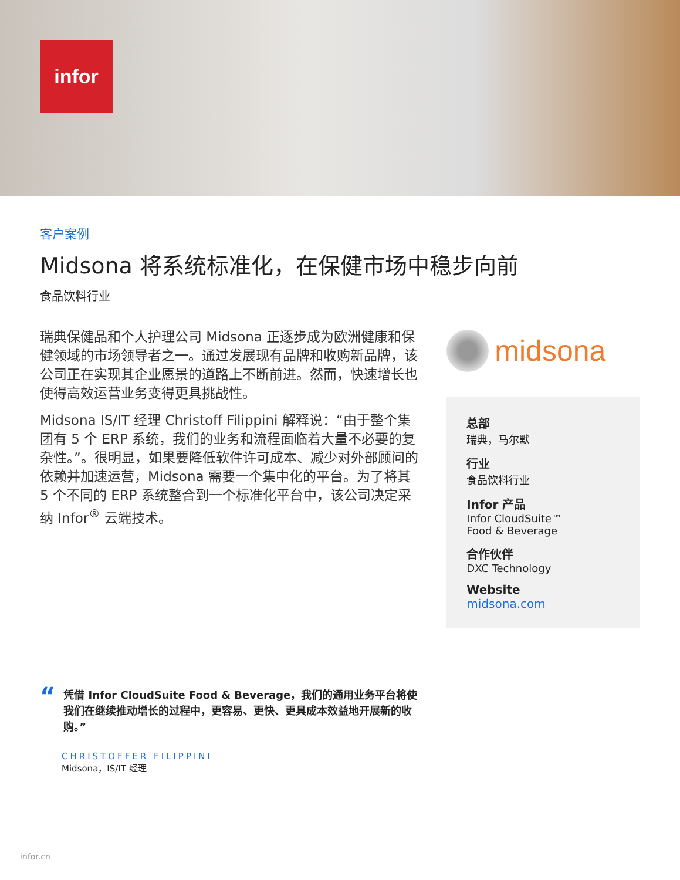infor
客户案例
Midsona 将系统标准化，在保健市场中稳步向前
食品饮料行业
瑞典保健品和个人护理公司 Midsona 正逐步成为欧洲健康和保健领域的市场领导者之一。通过发展现有品牌和收购新品牌，该公司正在实现其企业愿景的道路上不断前进。然而，快速增长也使得高效运营业务变得更具挑战性。
Midsona IS/IT 经理 Christoff Filippini 解释说：“由于整个集团有 5 个 ERP 系统，我们的业务和流程面临着大量不必要的复杂性。”。很明显，如果要降低软件许可成本、减少对外部顾问的依赖并加速运营，Midsona 需要一个集中化的平台。为了将其 5 个不同的 ERP 系统整合到一个标准化平台中，该公司决定采纳 Infor<sup>®</sup> 云端技术。
midsona
总部
瑞典，马尔默
行业
食品饮料行业
Infor 产品
Infor CloudSuite™
Food & Beverage
合作伙伴
DXC Technology
Website
midsona.com
“
凭借 Infor CloudSuite Food & Beverage，我们的通用业务平台将使我们在继续推动增长的过程中，更容易、更快、更具成本效益地开展新的收购。”
CHRISTOFFER FILIPPINI
Midsona，IS/IT 经理
infor.cn